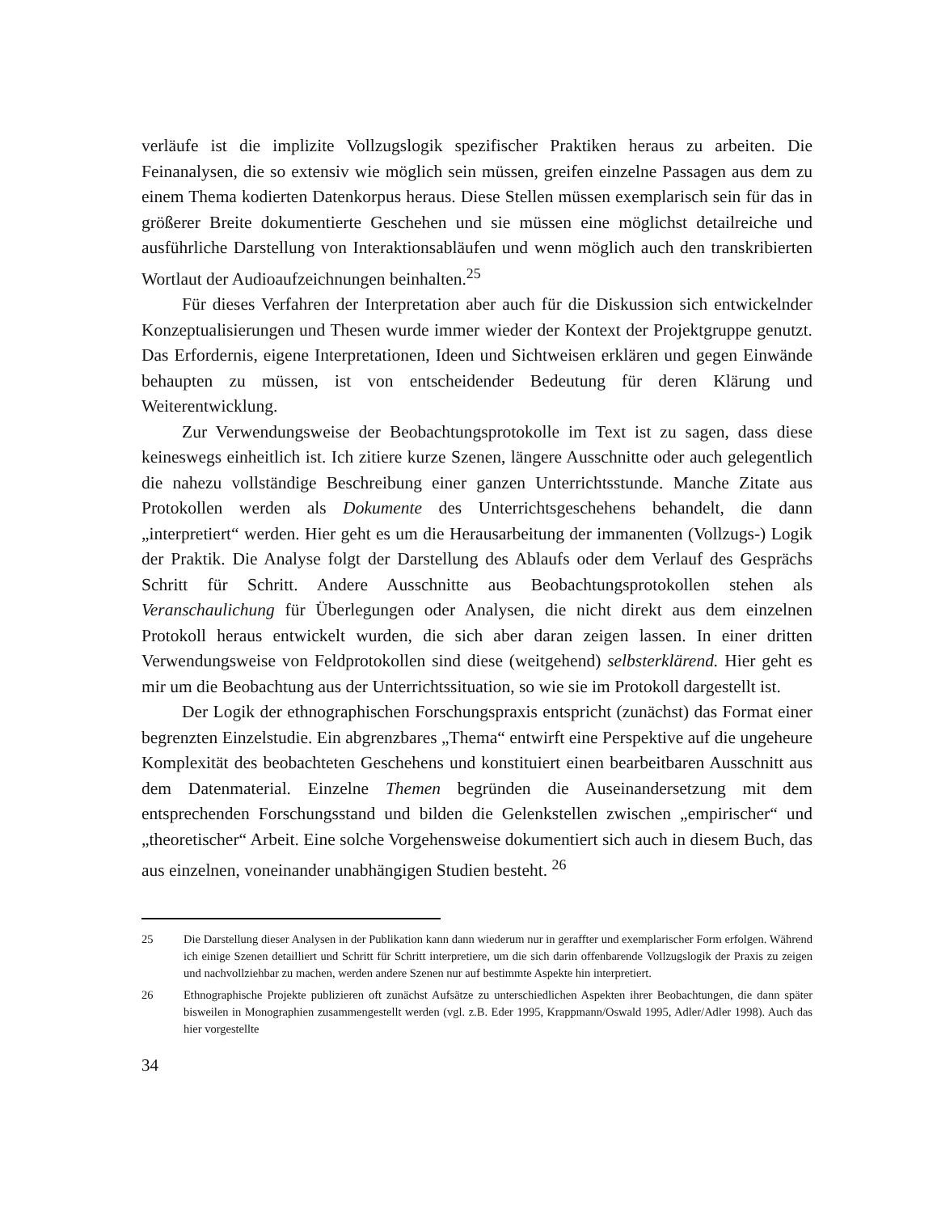verläufe ist die implizite Vollzugslogik spezifischer Praktiken heraus zu arbeiten. Die Feinanalysen, die so extensiv wie möglich sein müssen, greifen einzelne Passagen aus dem zu einem Thema kodierten Datenkorpus heraus. Diese Stellen müssen exemplarisch sein für das in größerer Breite dokumentierte Geschehen und sie müssen eine möglichst detailreiche und ausführliche Darstellung von Interaktionsabläufen und wenn möglich auch den transkribierten Wortlaut der Audioaufzeichnungen beinhalten.<sup>25</sup>
Für dieses Verfahren der Interpretation aber auch für die Diskussion sich entwickelnder Konzeptualisierungen und Thesen wurde immer wieder der Kontext der Projektgruppe genutzt. Das Erfordernis, eigene Interpretationen, Ideen und Sichtweisen erklären und gegen Einwände behaupten zu müssen, ist von entscheidender Bedeutung für deren Klärung und Weiterentwicklung.
Zur Verwendungsweise der Beobachtungsprotokolle im Text ist zu sagen, dass diese keineswegs einheitlich ist. Ich zitiere kurze Szenen, längere Ausschnitte oder auch gelegentlich die nahezu vollständige Beschreibung einer ganzen Unterrichtsstunde. Manche Zitate aus Protokollen werden als Dokumente des Unterrichtsgeschehens behandelt, die dann „interpretiert“ werden. Hier geht es um die Herausarbeitung der immanenten (Vollzugs-) Logik der Praktik. Die Analyse folgt der Darstellung des Ablaufs oder dem Verlauf des Gesprächs Schritt für Schritt. Andere Ausschnitte aus Beobachtungsprotokollen stehen als Veranschaulichung für Überlegungen oder Analysen, die nicht direkt aus dem einzelnen Protokoll heraus entwickelt wurden, die sich aber daran zeigen lassen. In einer dritten Verwendungsweise von Feldprotokollen sind diese (weitgehend) selbsterklärend. Hier geht es mir um die Beobachtung aus der Unterrichtssituation, so wie sie im Protokoll dargestellt ist.
Der Logik der ethnographischen Forschungspraxis entspricht (zunächst) das Format einer begrenzten Einzelstudie. Ein abgrenzbares „Thema“ entwirft eine Perspektive auf die ungeheure Komplexität des beobachteten Geschehens und konstituiert einen bearbeitbaren Ausschnitt aus dem Datenmaterial. Einzelne Themen begründen die Auseinandersetzung mit dem entsprechenden Forschungsstand und bilden die Gelenkstellen zwischen „empirischer“ und „theoretischer“ Arbeit. Eine solche Vorgehensweise dokumentiert sich auch in diesem Buch, das aus einzelnen, voneinander unabhängigen Studien besteht. <sup>26</sup>
25 Die Darstellung dieser Analysen in der Publikation kann dann wiederum nur in geraffter und exemplarischer Form erfolgen. Während ich einige Szenen detailliert und Schritt für Schritt interpretiere, um die sich darin offenbarende Vollzugslogik der Praxis zu zeigen und nachvollziehbar zu machen, werden andere Szenen nur auf bestimmte Aspekte hin interpretiert.
26 Ethnographische Projekte publizieren oft zunächst Aufsätze zu unterschiedlichen Aspekten ihrer Beobachtungen, die dann später bisweilen in Monographien zusammengestellt werden (vgl. z.B. Eder 1995, Krappmann/Oswald 1995, Adler/Adler 1998). Auch das hier vorgestellte
34